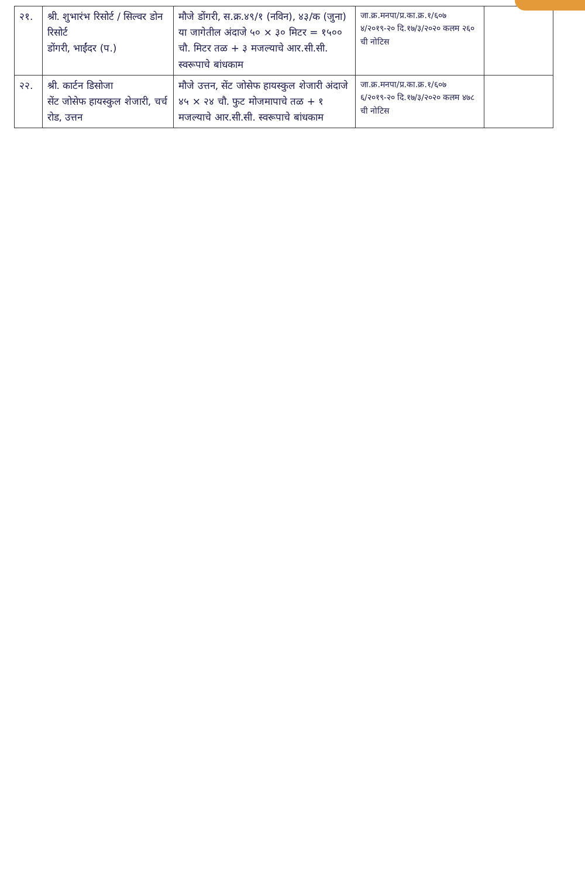| २१. | श्री. शुभारंभ रिसोर्ट / सिल्वर डोन रिसोर्ट डोंगरी, भाईंदर (प.) | मौजे डोंगरी, स.क्र.४९/१ (नविन), ४३/क (जुना) या जागेतील अंदाजे ५० × ३० मिटर = १५०० चौ. मिटर तळ + ३ मजल्याचे आर.सी.सी. स्वरूपाचे बांधकाम | जा.क्र.मनपा/प्र.का.क्र.१/६०७ ४/२०१९-२० दि.१७/३/२०२० कलम २६० ची नोटिस | |
| २२. | श्री. कार्टन डिसोजा सेंट जोसेफ हायस्कुल शेजारी, चर्च रोड, उत्तन | मौजे उत्तन, सेंट जोसेफ हायस्कुल शेजारी अंदाजे ४५ × २४ चौ. फुट मोजमापाचे तळ + १ मजल्याचे आर.सी.सी. स्वरूपाचे बांधकाम | जा.क्र.मनपा/प्र.का.क्र.१/६०७ ६/२०१९-२० दि.१७/३/२०२० कलम ४७८ ची नोटिस | |